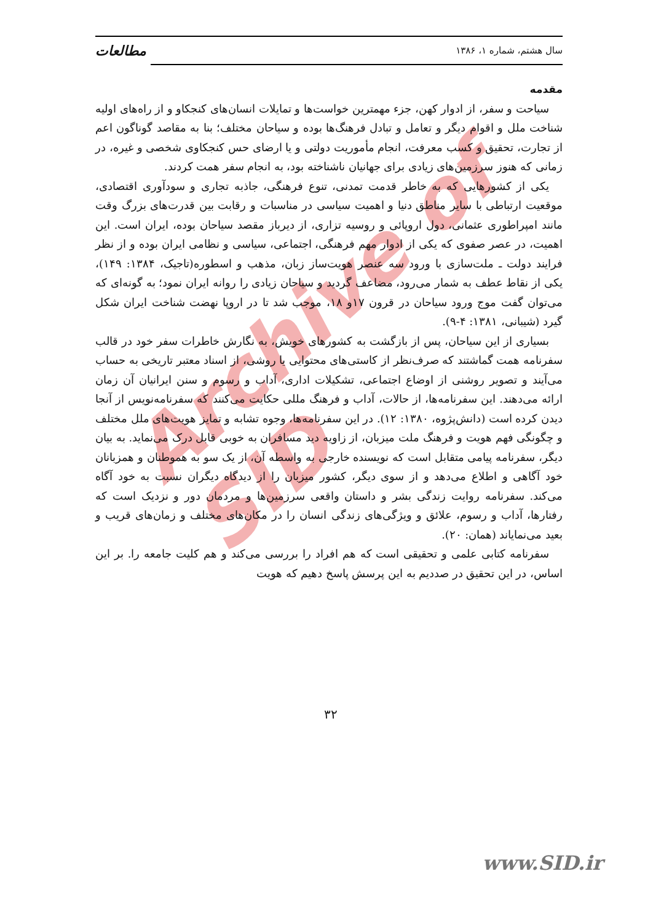Archive of SID
سال هشتم، شماره ۱، ۱۳۸۶ مطالعات
مقدمه
سیاحت و سفر، از ادوار کهن، جزء مهمترین خواست‌ها و تمایلات انسان‌های کنجکاو و از راه‌های اولیه شناخت ملل و اقوام دیگر و تعامل و تبادل فرهنگ‌ها بوده و سیاحان مختلف؛ بنا به مقاصد گوناگون اعم از تجارت، تحقیق و کسب معرفت، انجام مأموریت دولتی و یا ارضای حس کنجکاوی شخصی و غیره، در زمانی که هنوز سرزمین‌های زیادی برای جهانیان ناشناخته بود، به انجام سفر همت کردند.
یکی از کشورهایی که به خاطر قدمت تمدنی، تنوع فرهنگی، جاذبه تجاری و سودآوری اقتصادی، موقعیت ارتباطی با سایر مناطق دنیا و اهمیت سیاسی در مناسبات و رقابت بین قدرت‌های بزرگ وقت مانند امپراطوری عثمانی، دول اروپائی و روسیه تزاری، از دیرباز مقصد سیاحان بوده، ایران است. این اهمیت، در عصر صفوی که یکی از ادوار مهم فرهنگی، اجتماعی، سیاسی و نظامی ایران بوده و از نظر فرایند دولت ـ ملت‌سازی با ورود سه عنصر هویت‌ساز زبان، مذهب و اسطوره(تاجیک، ۱۳۸۴: ۱۴۹)، یکی از نقاط عطف به شمار می‌رود، مضاعف گردید و سیاحان زیادی را روانه ایران نمود؛ به گونه‌ای که می‌توان گفت موج ورود سیاحان در قرون ۱۷و ۱۸، موجب شد تا در اروپا نهضت شناخت ایران شکل گیرد (شیبانی، ۱۳۸۱: ۴-۹).
بسیاری از این سیاحان، پس از بازگشت به کشورهای خویش، به نگارش خاطرات سفر خود در قالب سفرنامه همت گماشتند که صرف‌نظر از کاستی‌های محتوایی یا روشی، از اسناد معتبر تاریخی به حساب می‌آیند و تصویر روشنی از اوضاع اجتماعی، تشکیلات اداری، آداب و رسوم و سنن ایرانیان آن زمان ارائه می‌دهند. این سفرنامه‌ها، از حالات، آداب و فرهنگ مللی حکایت می‌کنند که سفرنامه‌نویس از آنجا دیدن کرده است (دانش‌پژوه، ۱۳۸۰: ۱۲). در این سفرنامه‌ها، وجوه تشابه و تمایز هویت‌های ملل مختلف و چگونگی فهم هویت و فرهنگ ملت میزبان، از زاویه دید مسافران به خوبی قابل درک می‌نماید. به بیان دیگر، سفرنامه پیامی متقابل است که نویسنده خارجی به واسطه آن، از یک سو به هموطنان و همزبانان خود آگاهی و اطلاع می‌دهد و از سوی دیگر، کشور میزبان را از دیدگاه دیگران نسبت به خود آگاه می‌کند. سفرنامه روایت زندگی بشر و داستان واقعی سرزمین‌ها و مردمان دور و نزدیک است که رفتارها، آداب و رسوم، علائق و ویژگی‌های زندگی انسان را در مکان‌های مختلف و زمان‌های قریب و بعید می‌نمایاند (همان: ۲۰).
سفرنامه کتابی علمی و تحقیقی است که هم افراد را بررسی می‌کند و هم کلیت جامعه را. بر این اساس، در این تحقیق در صددیم به این پرسش پاسخ دهیم که هویت
۳۲
www.SID.ir